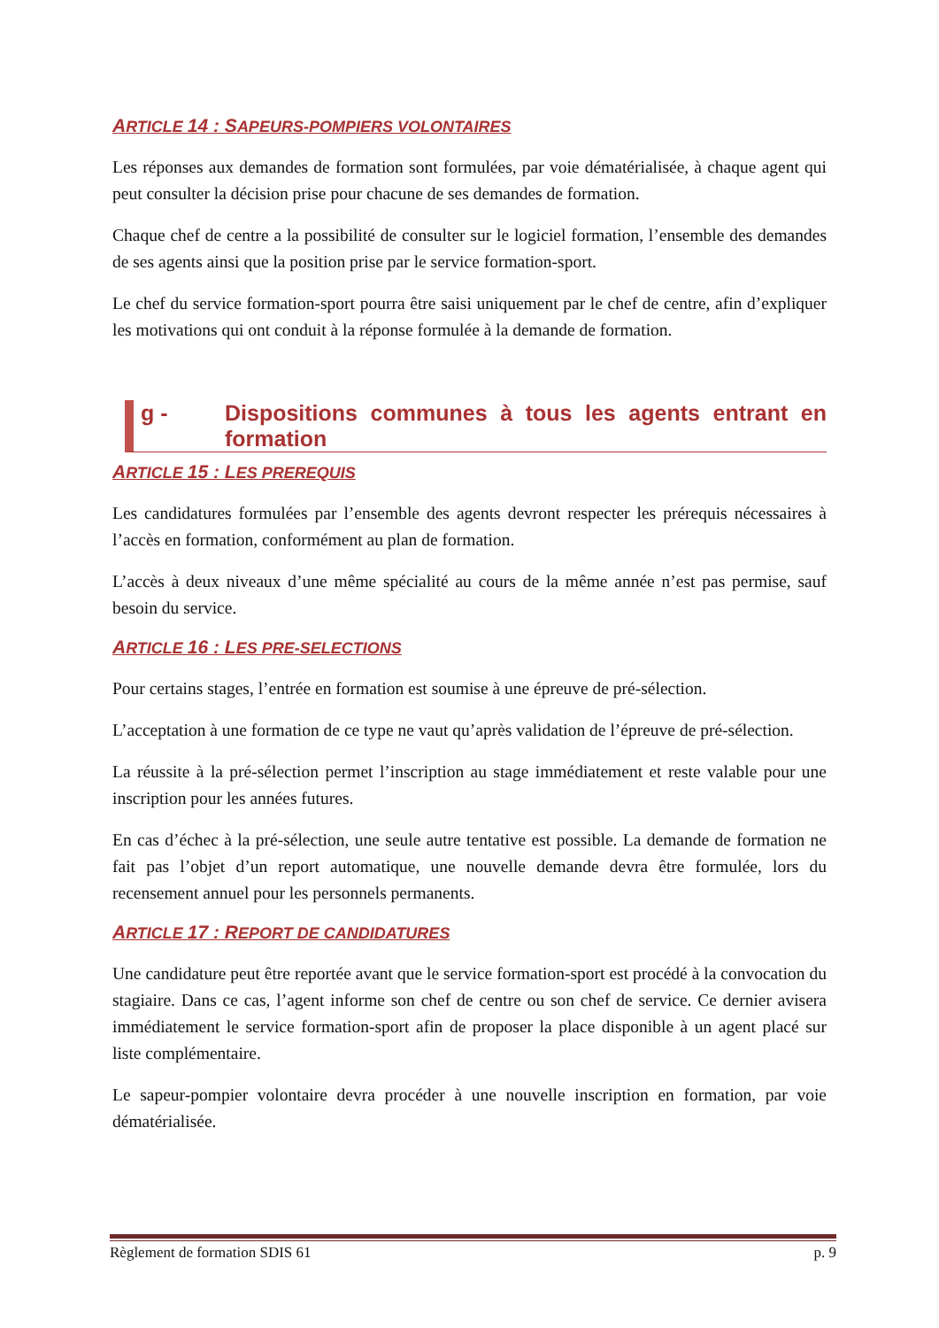ARTICLE 14 : SAPEURS-POMPIERS VOLONTAIRES
Les réponses aux demandes de formation sont formulées, par voie dématérialisée, à chaque agent qui peut consulter la décision prise pour chacune de ses demandes de formation.
Chaque chef de centre a la possibilité de consulter sur le logiciel formation, l’ensemble des demandes de ses agents ainsi que la position prise par le service formation-sport.
Le chef du service formation-sport pourra être saisi uniquement par le chef de centre, afin d’expliquer les motivations qui ont conduit à la réponse formulée à la demande de formation.
g - Dispositions communes à tous les agents entrant en formation
ARTICLE 15 : LES PREREQUIS
Les candidatures formulées par l’ensemble des agents devront respecter les prérequis nécessaires à l’accès en formation, conformément au plan de formation.
L’accès à deux niveaux d’une même spécialité au cours de la même année n’est pas permise, sauf besoin du service.
ARTICLE 16 : LES PRE-SELECTIONS
Pour certains stages, l’entrée en formation est soumise à une épreuve de pré-sélection.
L’acceptation à une formation de ce type ne vaut qu’après validation de l’épreuve de pré-sélection.
La réussite à la pré-sélection permet l’inscription au stage immédiatement et reste valable pour une inscription pour les années futures.
En cas d’échec à la pré-sélection, une seule autre tentative est possible. La demande de formation ne fait pas l’objet d’un report automatique, une nouvelle demande devra être formulée, lors du recensement annuel pour les personnels permanents.
ARTICLE 17 : REPORT DE CANDIDATURES
Une candidature peut être reportée avant que le service formation-sport est procédé à la convocation du stagiaire. Dans ce cas, l’agent informe son chef de centre ou son chef de service. Ce dernier avisera immédiatement le service formation-sport afin de proposer la place disponible à un agent placé sur liste complémentaire.
Le sapeur-pompier volontaire devra procéder à une nouvelle inscription en formation, par voie dématérialisée.
Règlement de formation SDIS 61 p. 9